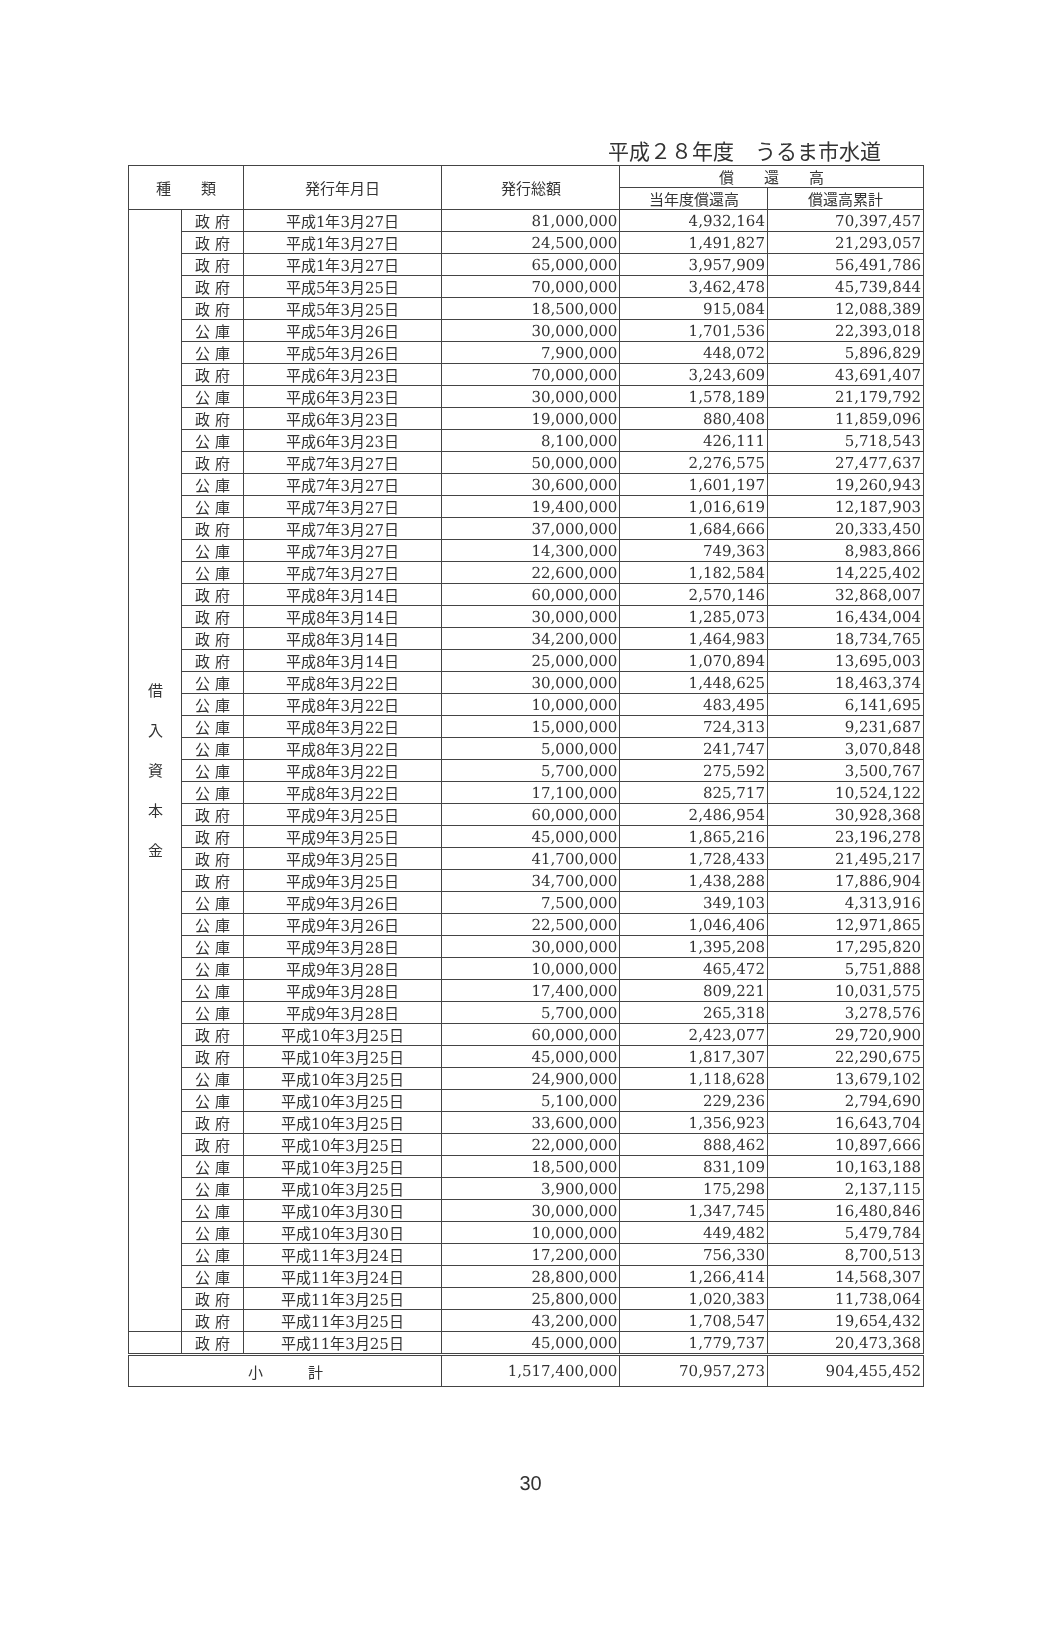平成２８年度　うるま市水道
| 種 類 | | 発行年月日 | 発行総額 | 償 還 高 | |
| --- | --- | --- | --- | --- | --- |
| | | | | 当年度償還高 | 償還高累計 |
| 借 入 資 本 金 | 政 府 | 平成1年3月27日 | 81,000,000 | 4,932,164 | 70,397,457 |
| | 政 府 | 平成1年3月27日 | 24,500,000 | 1,491,827 | 21,293,057 |
| | 政 府 | 平成1年3月27日 | 65,000,000 | 3,957,909 | 56,491,786 |
| | 政 府 | 平成5年3月25日 | 70,000,000 | 3,462,478 | 45,739,844 |
| | 政 府 | 平成5年3月25日 | 18,500,000 | 915,084 | 12,088,389 |
| | 公 庫 | 平成5年3月26日 | 30,000,000 | 1,701,536 | 22,393,018 |
| | 公 庫 | 平成5年3月26日 | 7,900,000 | 448,072 | 5,896,829 |
| | 政 府 | 平成6年3月23日 | 70,000,000 | 3,243,609 | 43,691,407 |
| | 公 庫 | 平成6年3月23日 | 30,000,000 | 1,578,189 | 21,179,792 |
| | 政 府 | 平成6年3月23日 | 19,000,000 | 880,408 | 11,859,096 |
| | 公 庫 | 平成6年3月23日 | 8,100,000 | 426,111 | 5,718,543 |
| | 政 府 | 平成7年3月27日 | 50,000,000 | 2,276,575 | 27,477,637 |
| | 公 庫 | 平成7年3月27日 | 30,600,000 | 1,601,197 | 19,260,943 |
| | 公 庫 | 平成7年3月27日 | 19,400,000 | 1,016,619 | 12,187,903 |
| | 政 府 | 平成7年3月27日 | 37,000,000 | 1,684,666 | 20,333,450 |
| | 公 庫 | 平成7年3月27日 | 14,300,000 | 749,363 | 8,983,866 |
| | 公 庫 | 平成7年3月27日 | 22,600,000 | 1,182,584 | 14,225,402 |
| | 政 府 | 平成8年3月14日 | 60,000,000 | 2,570,146 | 32,868,007 |
| | 政 府 | 平成8年3月14日 | 30,000,000 | 1,285,073 | 16,434,004 |
| | 政 府 | 平成8年3月14日 | 34,200,000 | 1,464,983 | 18,734,765 |
| | 政 府 | 平成8年3月14日 | 25,000,000 | 1,070,894 | 13,695,003 |
| | 公 庫 | 平成8年3月22日 | 30,000,000 | 1,448,625 | 18,463,374 |
| | 公 庫 | 平成8年3月22日 | 10,000,000 | 483,495 | 6,141,695 |
| | 公 庫 | 平成8年3月22日 | 15,000,000 | 724,313 | 9,231,687 |
| | 公 庫 | 平成8年3月22日 | 5,000,000 | 241,747 | 3,070,848 |
| | 公 庫 | 平成8年3月22日 | 5,700,000 | 275,592 | 3,500,767 |
| | 公 庫 | 平成8年3月22日 | 17,100,000 | 825,717 | 10,524,122 |
| | 政 府 | 平成9年3月25日 | 60,000,000 | 2,486,954 | 30,928,368 |
| | 政 府 | 平成9年3月25日 | 45,000,000 | 1,865,216 | 23,196,278 |
| | 政 府 | 平成9年3月25日 | 41,700,000 | 1,728,433 | 21,495,217 |
| | 政 府 | 平成9年3月25日 | 34,700,000 | 1,438,288 | 17,886,904 |
| | 公 庫 | 平成9年3月26日 | 7,500,000 | 349,103 | 4,313,916 |
| | 公 庫 | 平成9年3月26日 | 22,500,000 | 1,046,406 | 12,971,865 |
| | 公 庫 | 平成9年3月28日 | 30,000,000 | 1,395,208 | 17,295,820 |
| | 公 庫 | 平成9年3月28日 | 10,000,000 | 465,472 | 5,751,888 |
| | 公 庫 | 平成9年3月28日 | 17,400,000 | 809,221 | 10,031,575 |
| | 公 庫 | 平成9年3月28日 | 5,700,000 | 265,318 | 3,278,576 |
| | 政 府 | 平成10年3月25日 | 60,000,000 | 2,423,077 | 29,720,900 |
| | 政 府 | 平成10年3月25日 | 45,000,000 | 1,817,307 | 22,290,675 |
| | 公 庫 | 平成10年3月25日 | 24,900,000 | 1,118,628 | 13,679,102 |
| | 公 庫 | 平成10年3月25日 | 5,100,000 | 229,236 | 2,794,690 |
| | 政 府 | 平成10年3月25日 | 33,600,000 | 1,356,923 | 16,643,704 |
| | 政 府 | 平成10年3月25日 | 22,000,000 | 888,462 | 10,897,666 |
| | 公 庫 | 平成10年3月25日 | 18,500,000 | 831,109 | 10,163,188 |
| | 公 庫 | 平成10年3月25日 | 3,900,000 | 175,298 | 2,137,115 |
| | 公 庫 | 平成10年3月30日 | 30,000,000 | 1,347,745 | 16,480,846 |
| | 公 庫 | 平成10年3月30日 | 10,000,000 | 449,482 | 5,479,784 |
| | 公 庫 | 平成11年3月24日 | 17,200,000 | 756,330 | 8,700,513 |
| | 公 庫 | 平成11年3月24日 | 28,800,000 | 1,266,414 | 14,568,307 |
| | 政 府 | 平成11年3月25日 | 25,800,000 | 1,020,383 | 11,738,064 |
| | 政 府 | 平成11年3月25日 | 43,200,000 | 1,708,547 | 19,654,432 |
| | 政 府 | 平成11年3月25日 | 45,000,000 | 1,779,737 | 20,473,368 |
| 小 計 | | | 1,517,400,000 | 70,957,273 | 904,455,452 |
30